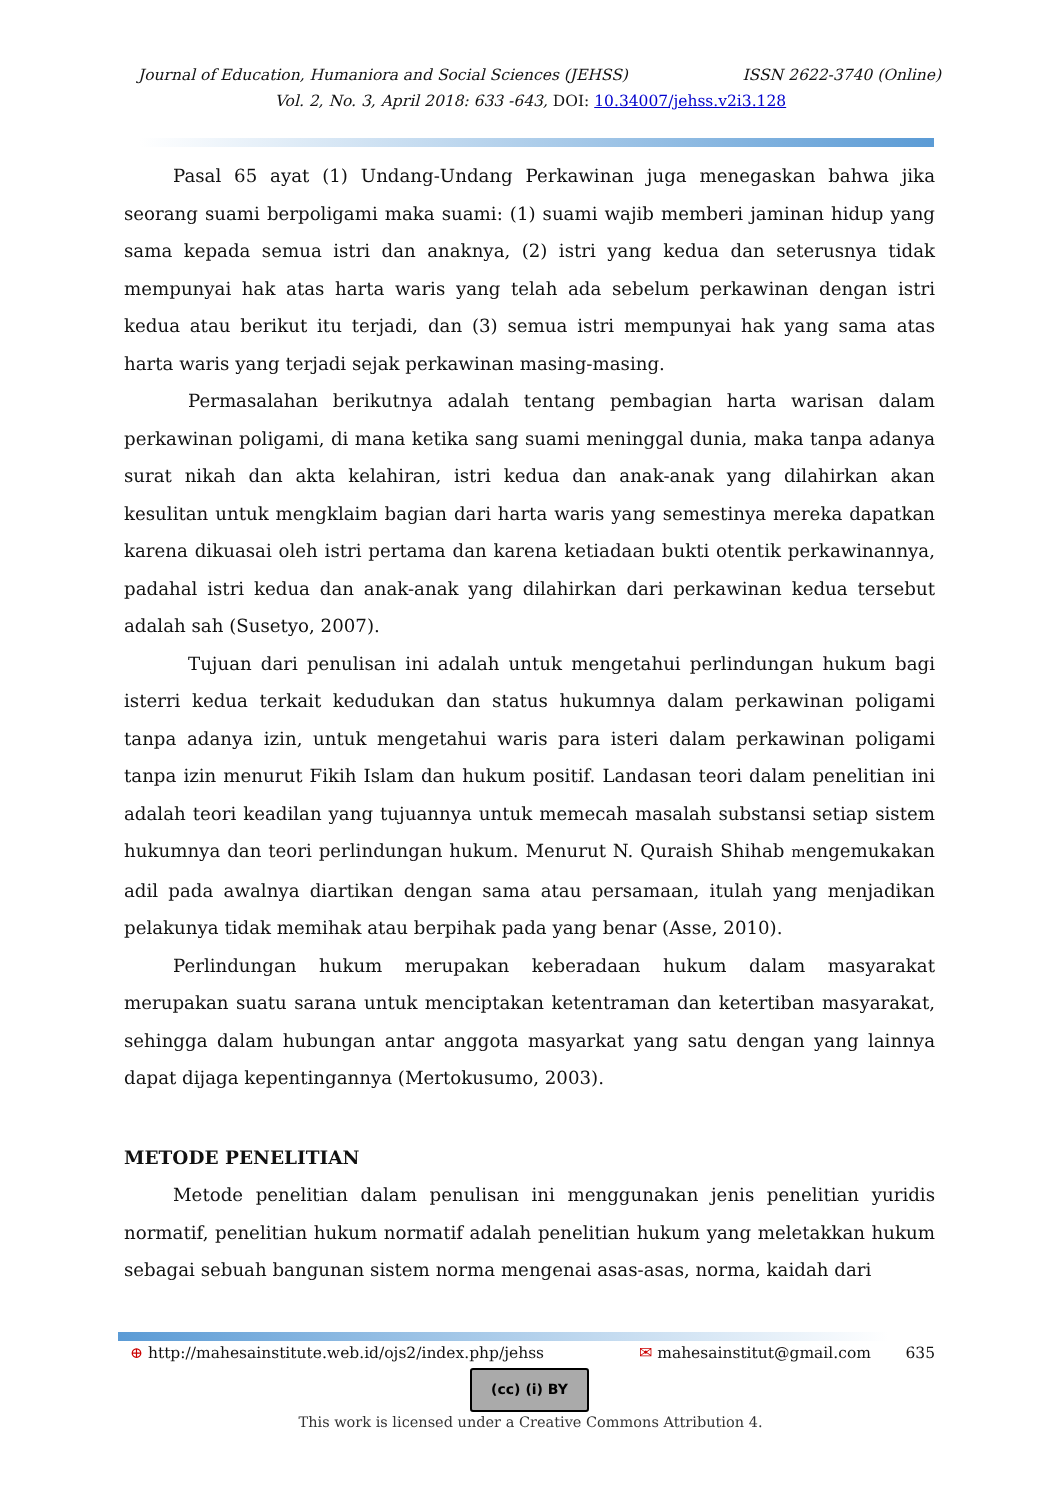Journal of Education, Humaniora and Social Sciences (JEHSS) ISSN 2622-3740 (Online)
Vol. 2, No. 3, April 2018: 633 -643, DOI: 10.34007/jehss.v2i3.128
Pasal 65 ayat (1) Undang-Undang Perkawinan juga menegaskan bahwa jika seorang suami berpoligami maka suami: (1) suami wajib memberi jaminan hidup yang sama kepada semua istri dan anaknya, (2) istri yang kedua dan seterusnya tidak mempunyai hak atas harta waris yang telah ada sebelum perkawinan dengan istri kedua atau berikut itu terjadi, dan (3) semua istri mempunyai hak yang sama atas harta waris yang terjadi sejak perkawinan masing-masing.
Permasalahan berikutnya adalah tentang pembagian harta warisan dalam perkawinan poligami, di mana ketika sang suami meninggal dunia, maka tanpa adanya surat nikah dan akta kelahiran, istri kedua dan anak-anak yang dilahirkan akan kesulitan untuk mengklaim bagian dari harta waris yang semestinya mereka dapatkan karena dikuasai oleh istri pertama dan karena ketiadaan bukti otentik perkawinannya, padahal istri kedua dan anak-anak yang dilahirkan dari perkawinan kedua tersebut adalah sah (Susetyo, 2007).
Tujuan dari penulisan ini adalah untuk mengetahui perlindungan hukum bagi isterri kedua terkait kedudukan dan status hukumnya dalam perkawinan poligami tanpa adanya izin, untuk mengetahui waris para isteri dalam perkawinan poligami tanpa izin menurut Fikih Islam dan hukum positif. Landasan teori dalam penelitian ini adalah teori keadilan yang tujuannya untuk memecah masalah substansi setiap sistem hukumnya dan teori perlindungan hukum. Menurut N. Quraish Shihab mengemukakan adil pada awalnya diartikan dengan sama atau persamaan, itulah yang menjadikan pelakunya tidak memihak atau berpihak pada yang benar (Asse, 2010).
Perlindungan hukum merupakan keberadaan hukum dalam masyarakat merupakan suatu sarana untuk menciptakan ketentraman dan ketertiban masyarakat, sehingga dalam hubungan antar anggota masyarkat yang satu dengan yang lainnya dapat dijaga kepentingannya (Mertokusumo, 2003).
METODE PENELITIAN
Metode penelitian dalam penulisan ini menggunakan jenis penelitian yuridis normatif, penelitian hukum normatif adalah penelitian hukum yang meletakkan hukum sebagai sebuah bangunan sistem norma mengenai asas-asas, norma, kaidah dari
⊕ http://mahesainstitute.web.id/ojs2/index.php/jehss ✉ mahesainstitut@gmail.com 635
(cc) (i) BY
This work is licensed under a Creative Commons Attribution 4.